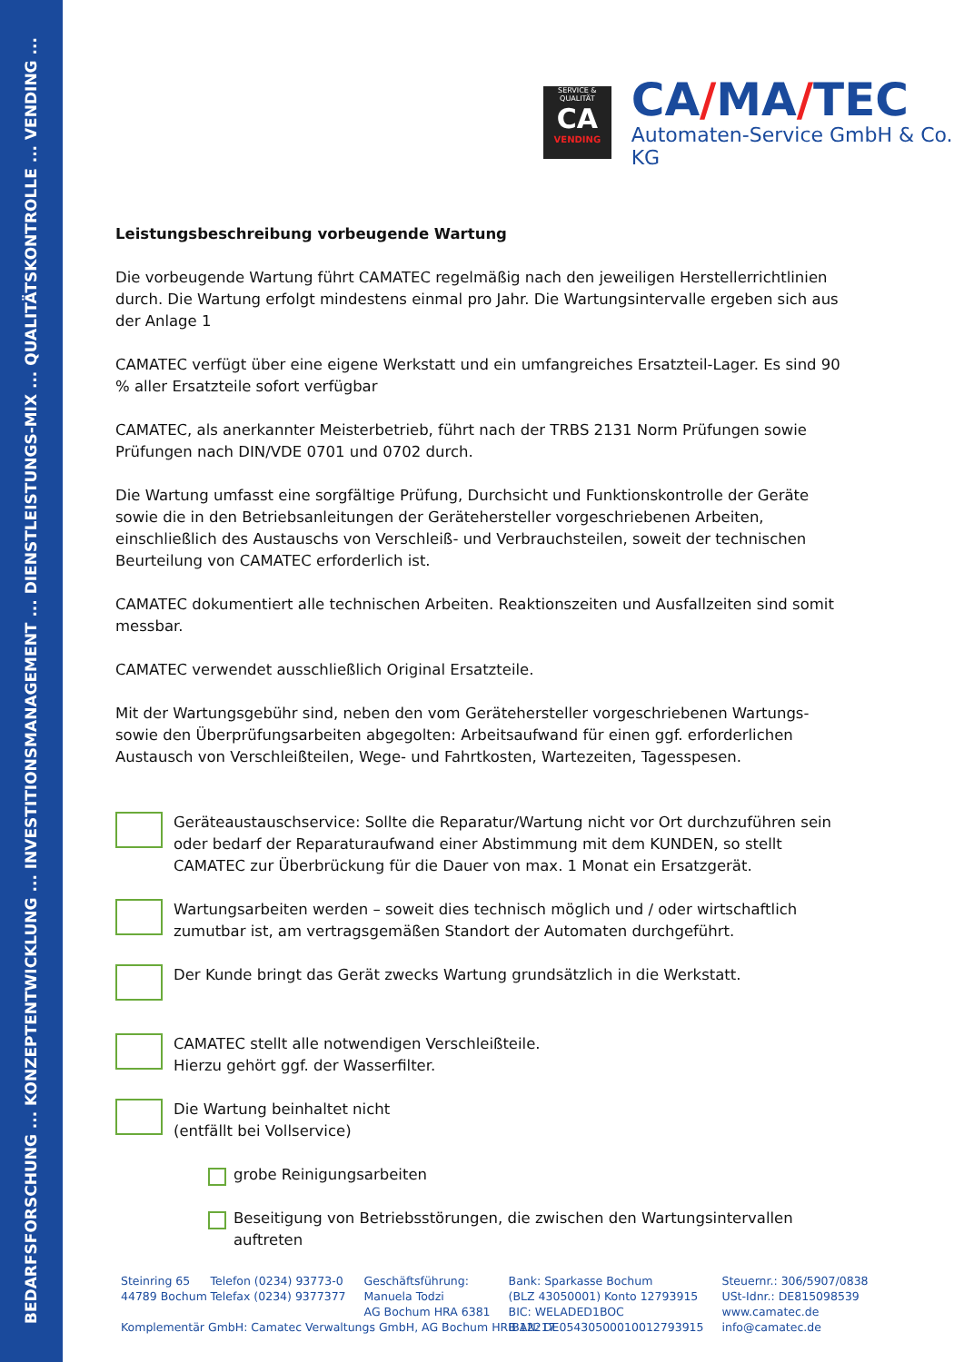BEDARFSFORSCHUNG ... KONZEPTENTWICKLUNG ... INVESTITIONSMANAGEMENT ... DIENSTLEISTUNGS-MIX ... QUALITÄTSKONTROLLE ... VENDING ...
SERVICE & QUALITÄT
CA
VENDING
CA/MA/TEC
Automaten-Service GmbH & Co. KG
Leistungsbeschreibung vorbeugende Wartung
Die vorbeugende Wartung führt CAMATEC regelmäßig nach den jeweiligen Herstellerrichtlinien durch. Die Wartung erfolgt mindestens einmal pro Jahr. Die Wartungsintervalle ergeben sich aus der Anlage 1
CAMATEC verfügt über eine eigene Werkstatt und ein umfangreiches Ersatzteil-Lager. Es sind 90 % aller Ersatzteile sofort verfügbar
CAMATEC, als anerkannter Meisterbetrieb, führt nach der TRBS 2131 Norm Prüfungen sowie Prüfungen nach DIN/VDE 0701 und 0702 durch.
Die Wartung umfasst eine sorgfältige Prüfung, Durchsicht und Funktionskontrolle der Geräte sowie die in den Betriebsanleitungen der Gerätehersteller vorgeschriebenen Arbeiten, einschließlich des Austauschs von Verschleiß- und Verbrauchsteilen, soweit der technischen Beurteilung von CAMATEC erforderlich ist.
CAMATEC dokumentiert alle technischen Arbeiten. Reaktionszeiten und Ausfallzeiten sind somit messbar.
CAMATEC verwendet ausschließlich Original Ersatzteile.
Mit der Wartungsgebühr sind, neben den vom Gerätehersteller vorgeschriebenen Wartungs- sowie den Überprüfungsarbeiten abgegolten: Arbeitsaufwand für einen ggf. erforderlichen Austausch von Verschleißteilen, Wege- und Fahrtkosten, Wartezeiten, Tagesspesen.
Geräteaustauschservice: Sollte die Reparatur/Wartung nicht vor Ort durchzuführen sein oder bedarf der Reparaturaufwand einer Abstimmung mit dem KUNDEN, so stellt CAMATEC zur Überbrückung für die Dauer von max. 1 Monat ein Ersatzgerät.
Wartungsarbeiten werden – soweit dies technisch möglich und / oder wirtschaftlich zumutbar ist, am vertragsgemäßen Standort der Automaten durchgeführt.
Der Kunde bringt das Gerät zwecks Wartung grundsätzlich in die Werkstatt.
CAMATEC stellt alle notwendigen Verschleißteile.
Hierzu gehört ggf. der Wasserfilter.
Die Wartung beinhaltet nicht
(entfällt bei Vollservice)
grobe Reinigungsarbeiten
Beseitigung von Betriebsstörungen, die zwischen den Wartungsintervallen auftreten
Steinring 65
44789 Bochum
Komplementär GmbH: Camatec Verwaltungs GmbH, AG Bochum HRB 12217
Telefon (0234) 93773-0
Telefax (0234) 9377377
Geschäftsführung:
Manuela Todzi
AG Bochum HRA 6381
Bank: Sparkasse Bochum
(BLZ 43050001) Konto 12793915
BIC: WELADED1BOC
IBAN: DE05430500010012793915
Steuernr.: 306/5907/0838
USt-Idnr.: DE815098539
www.camatec.de
info@camatec.de